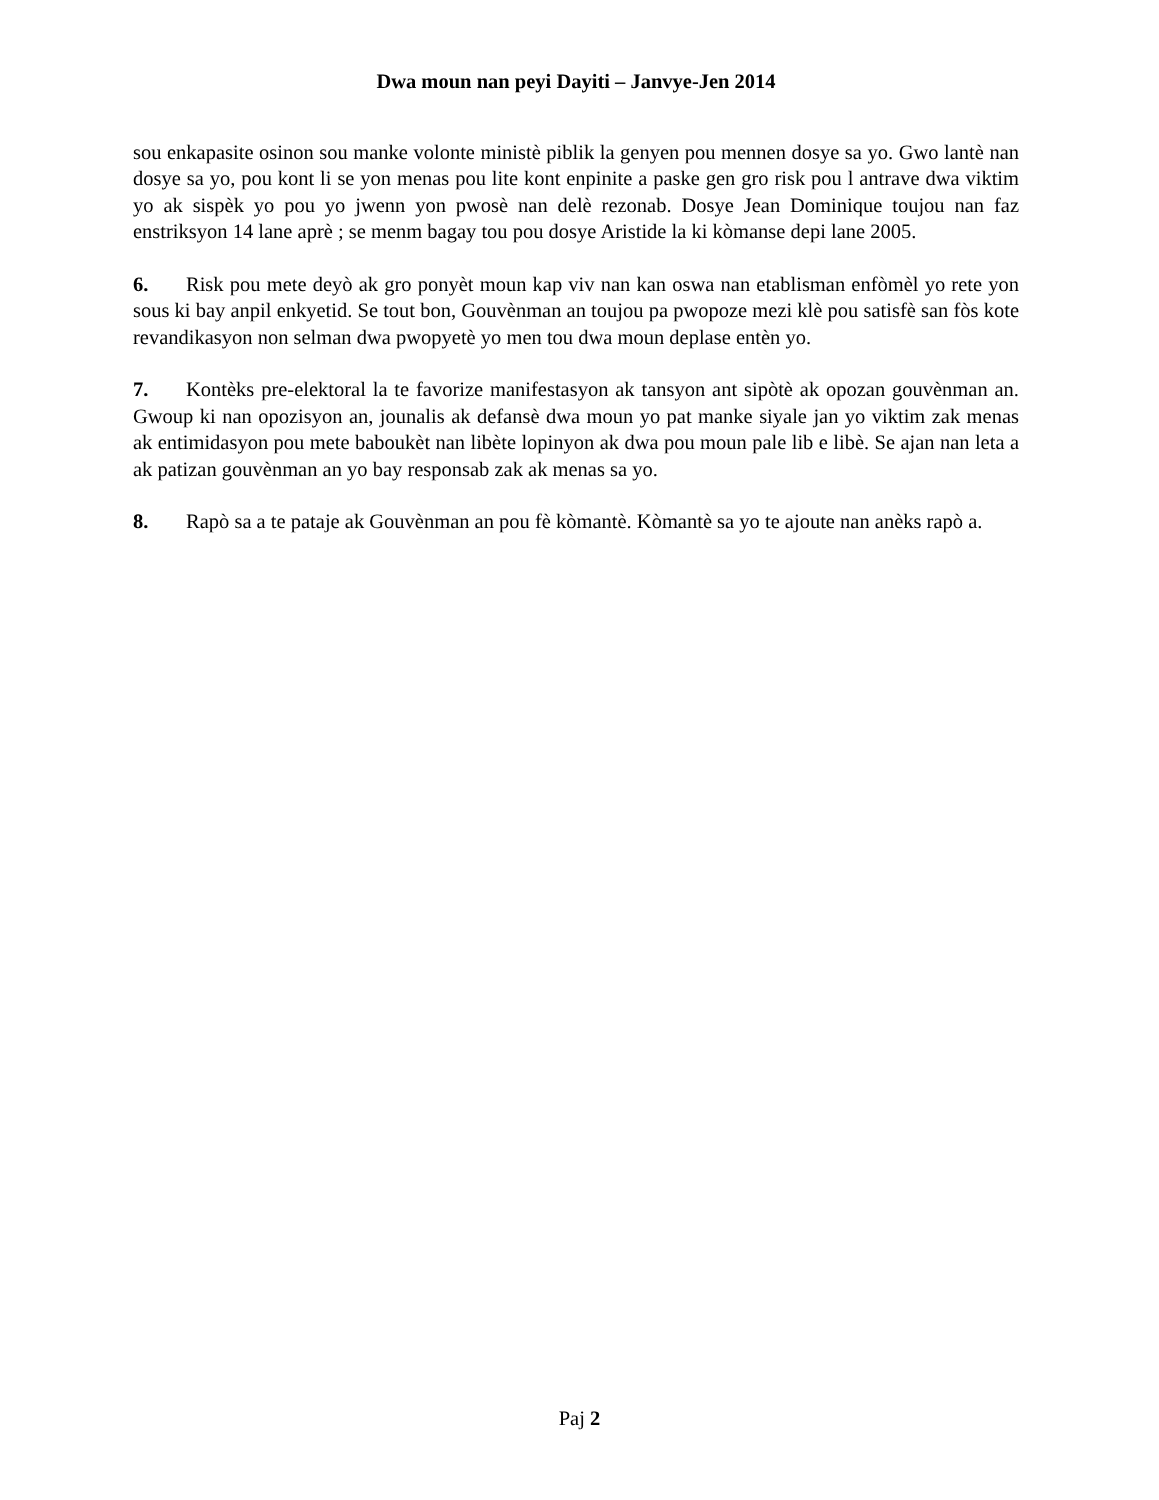Dwa moun nan peyi Dayiti – Janvye-Jen 2014
sou enkapasite osinon sou manke volonte ministè piblik la genyen pou mennen dosye sa yo. Gwo lantè nan dosye sa yo, pou kont li se yon menas pou lite kont enpinite a paske gen gro risk pou l antrave dwa viktim yo ak sispèk yo pou yo jwenn yon pwosè nan delè rezonab. Dosye Jean Dominique toujou nan faz enstriksyon 14 lane aprè ; se menm bagay tou pou dosye Aristide la ki kòmanse depi lane 2005.
6. Risk pou mete deyò ak gro ponyèt moun kap viv nan kan oswa nan etablisman enfòmèl yo rete yon sous ki bay anpil enkyetid. Se tout bon, Gouvènman an toujou pa pwopoze mezi klè pou satisfè san fòs kote revandikasyon non selman dwa pwopyetè yo men tou dwa moun deplase entèn yo.
7. Kontèks pre-elektoral la te favorize manifestasyon ak tansyon ant sipòtè ak opozan gouvènman an. Gwoup ki nan opozisyon an, jounalis ak defansè dwa moun yo pat manke siyale jan yo viktim zak menas ak entimidasyon pou mete baboukèt nan libète lopinyon ak dwa pou moun pale lib e libè. Se ajan nan leta a ak patizan gouvènman an yo bay responsab zak ak menas sa yo.
8. Rapò sa a te pataje ak Gouvènman an pou fè kòmantè. Kòmantè sa yo te ajoute nan anèks rapò a.
Paj 2